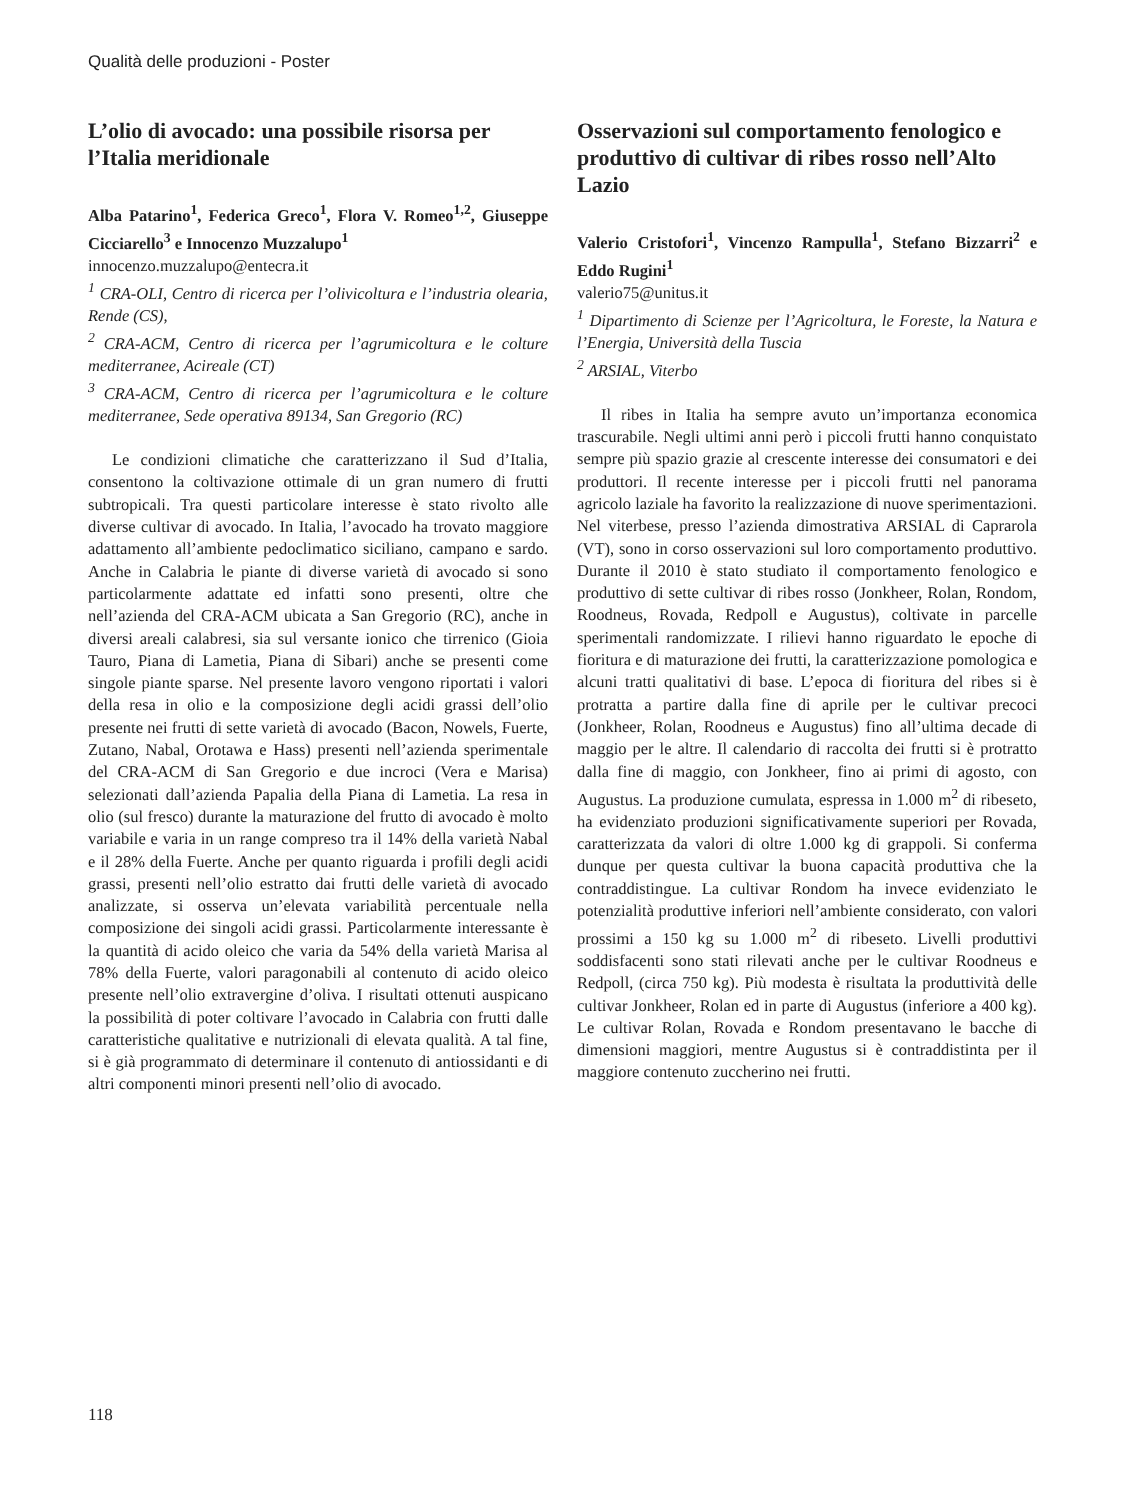Qualità delle produzioni - Poster
L’olio di avocado: una possibile risorsa per l’Italia meridionale
Alba Patarino<sup>1</sup>, Federica Greco<sup>1</sup>, Flora V. Romeo<sup>1,2</sup>, Giuseppe Cicciarello<sup>3</sup> e Innocenzo Muzzalupo<sup>1</sup>
innocenzo.muzzalupo@entecra.it
<sup>1</sup> CRA-OLI, Centro di ricerca per l’olivicoltura e l’industria olearia, Rende (CS),
<sup>2</sup> CRA-ACM, Centro di ricerca per l’agrumicoltura e le colture mediterranee, Acireale (CT)
<sup>3</sup> CRA-ACM, Centro di ricerca per l’agrumicoltura e le colture mediterranee, Sede operativa 89134, San Gregorio (RC)
Le condizioni climatiche che caratterizzano il Sud d’Italia, consentono la coltivazione ottimale di un gran numero di frutti subtropicali. Tra questi particolare interesse è stato rivolto alle diverse cultivar di avocado. In Italia, l’avocado ha trovato maggiore adattamento all’ambiente pedoclimatico siciliano, campano e sardo. Anche in Calabria le piante di diverse varietà di avocado si sono particolarmente adattate ed infatti sono presenti, oltre che nell’azienda del CRA-ACM ubicata a San Gregorio (RC), anche in diversi areali calabresi, sia sul versante ionico che tirrenico (Gioia Tauro, Piana di Lametia, Piana di Sibari) anche se presenti come singole piante sparse. Nel presente lavoro vengono riportati i valori della resa in olio e la composizione degli acidi grassi dell’olio presente nei frutti di sette varietà di avocado (Bacon, Nowels, Fuerte, Zutano, Nabal, Orotawa e Hass) presenti nell’azienda sperimentale del CRA-ACM di San Gregorio e due incroci (Vera e Marisa) selezionati dall’azienda Papalia della Piana di Lametia. La resa in olio (sul fresco) durante la maturazione del frutto di avocado è molto variabile e varia in un range compreso tra il 14% della varietà Nabal e il 28% della Fuerte. Anche per quanto riguarda i profili degli acidi grassi, presenti nell’olio estratto dai frutti delle varietà di avocado analizzate, si osserva un’elevata variabilità percentuale nella composizione dei singoli acidi grassi. Particolarmente interessante è la quantità di acido oleico che varia da 54% della varietà Marisa al 78% della Fuerte, valori paragonabili al contenuto di acido oleico presente nell’olio extravergine d’oliva. I risultati ottenuti auspicano la possibilità di poter coltivare l’avocado in Calabria con frutti dalle caratteristiche qualitative e nutrizionali di elevata qualità. A tal fine, si è già programmato di determinare il contenuto di antiossidanti e di altri componenti minori presenti nell’olio di avocado.
Osservazioni sul comportamento fenologico e produttivo di cultivar di ribes rosso nell’Alto Lazio
Valerio Cristofori<sup>1</sup>, Vincenzo Rampulla<sup>1</sup>, Stefano Bizzarri<sup>2</sup> e Eddo Rugini<sup>1</sup>
valerio75@unitus.it
<sup>1</sup> Dipartimento di Scienze per l’Agricoltura, le Foreste, la Natura e l’Energia, Università della Tuscia
<sup>2</sup> ARSIAL, Viterbo
Il ribes in Italia ha sempre avuto un’importanza economica trascurabile. Negli ultimi anni però i piccoli frutti hanno conquistato sempre più spazio grazie al crescente interesse dei consumatori e dei produttori. Il recente interesse per i piccoli frutti nel panorama agricolo laziale ha favorito la realizzazione di nuove sperimentazioni. Nel viterbese, presso l’azienda dimostrativa ARSIAL di Caprarola (VT), sono in corso osservazioni sul loro comportamento produttivo. Durante il 2010 è stato studiato il comportamento fenologico e produttivo di sette cultivar di ribes rosso (Jonkheer, Rolan, Rondom, Roodneus, Rovada, Redpoll e Augustus), coltivate in parcelle sperimentali randomizzate. I rilievi hanno riguardato le epoche di fioritura e di maturazione dei frutti, la caratterizzazione pomologica e alcuni tratti qualitativi di base. L’epoca di fioritura del ribes si è protratta a partire dalla fine di aprile per le cultivar precoci (Jonkheer, Rolan, Roodneus e Augustus) fino all’ultima decade di maggio per le altre. Il calendario di raccolta dei frutti si è protratto dalla fine di maggio, con Jonkheer, fino ai primi di agosto, con Augustus. La produzione cumulata, espressa in 1.000 m<sup>2</sup> di ribeseto, ha evidenziato produzioni significativamente superiori per Rovada, caratterizzata da valori di oltre 1.000 kg di grappoli. Si conferma dunque per questa cultivar la buona capacità produttiva che la contraddistingue. La cultivar Rondom ha invece evidenziato le potenzialità produttive inferiori nell’ambiente considerato, con valori prossimi a 150 kg su 1.000 m<sup>2</sup> di ribeseto. Livelli produttivi soddisfacenti sono stati rilevati anche per le cultivar Roodneus e Redpoll, (circa 750 kg). Più modesta è risultata la produttività delle cultivar Jonkheer, Rolan ed in parte di Augustus (inferiore a 400 kg). Le cultivar Rolan, Rovada e Rondom presentavano le bacche di dimensioni maggiori, mentre Augustus si è contraddistinta per il maggiore contenuto zuccherino nei frutti.
118